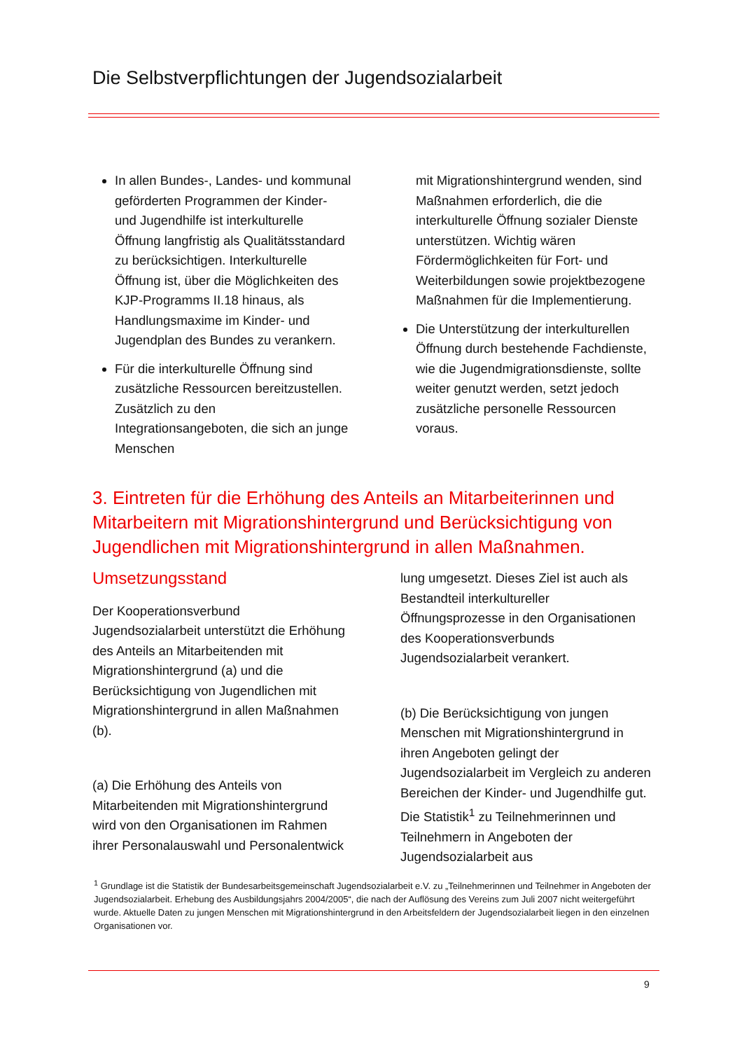Die Selbstverpflichtungen der Jugendsozialarbeit
In allen Bundes-, Landes- und kommunal geförderten Programmen der Kinder- und Jugendhilfe ist interkulturelle Öffnung langfristig als Qualitätsstandard zu berücksichtigen. Interkulturelle Öffnung ist, über die Möglichkeiten des KJP-Programms II.18 hinaus, als Handlungsmaxime im Kinder- und Jugendplan des Bundes zu verankern.
Für die interkulturelle Öffnung sind zusätzliche Ressourcen bereitzustellen. Zusätzlich zu den Integrationsangeboten, die sich an junge Menschen
mit Migrationshintergrund wenden, sind Maßnahmen erforderlich, die die interkulturelle Öffnung sozialer Dienste unterstützen. Wichtig wären Fördermöglichkeiten für Fort- und Weiterbildungen sowie projektbezogene Maßnahmen für die Implementierung.
Die Unterstützung der interkulturellen Öffnung durch bestehende Fachdienste, wie die Jugendmigrationsdienste, sollte weiter genutzt werden, setzt jedoch zusätzliche personelle Ressourcen voraus.
3. Eintreten für die Erhöhung des Anteils an Mitarbeiterinnen und Mitarbeitern mit Migrationshintergrund und Berücksichtigung von Jugendlichen mit Migrationshintergrund in allen Maßnahmen.
Umsetzungsstand
Der Kooperationsverbund Jugendsozialarbeit unterstützt die Erhöhung des Anteils an Mitarbeitenden mit Migrationshintergrund (a) und die Berücksichtigung von Jugendlichen mit Migrationshintergrund in allen Maßnahmen (b).
(a) Die Erhöhung des Anteils von Mitarbeitenden mit Migrationshintergrund wird von den Organisationen im Rahmen ihrer Personalauswahl und Personalentwick
lung umgesetzt. Dieses Ziel ist auch als Bestandteil interkultureller Öffnungsprozesse in den Organisationen des Kooperationsverbunds Jugendsozialarbeit verankert.
(b) Die Berücksichtigung von jungen Menschen mit Migrationshintergrund in ihren Angeboten gelingt der Jugendsozialarbeit im Vergleich zu anderen Bereichen der Kinder- und Jugendhilfe gut. Die Statistik<sup>1</sup> zu Teilnehmerinnen und Teilnehmern in Angeboten der Jugendsozialarbeit aus
<sup>1</sup> Grundlage ist die Statistik der Bundesarbeitsgemeinschaft Jugendsozialarbeit e.V. zu „Teilnehmerinnen und Teilnehmer in Angeboten der Jugendsozialarbeit. Erhebung des Ausbildungsjahrs 2004/2005“, die nach der Auflösung des Vereins zum Juli 2007 nicht weitergeführt wurde. Aktuelle Daten zu jungen Menschen mit Migrationshintergrund in den Arbeitsfeldern der Jugendsozialarbeit liegen in den einzelnen Organisationen vor.
9